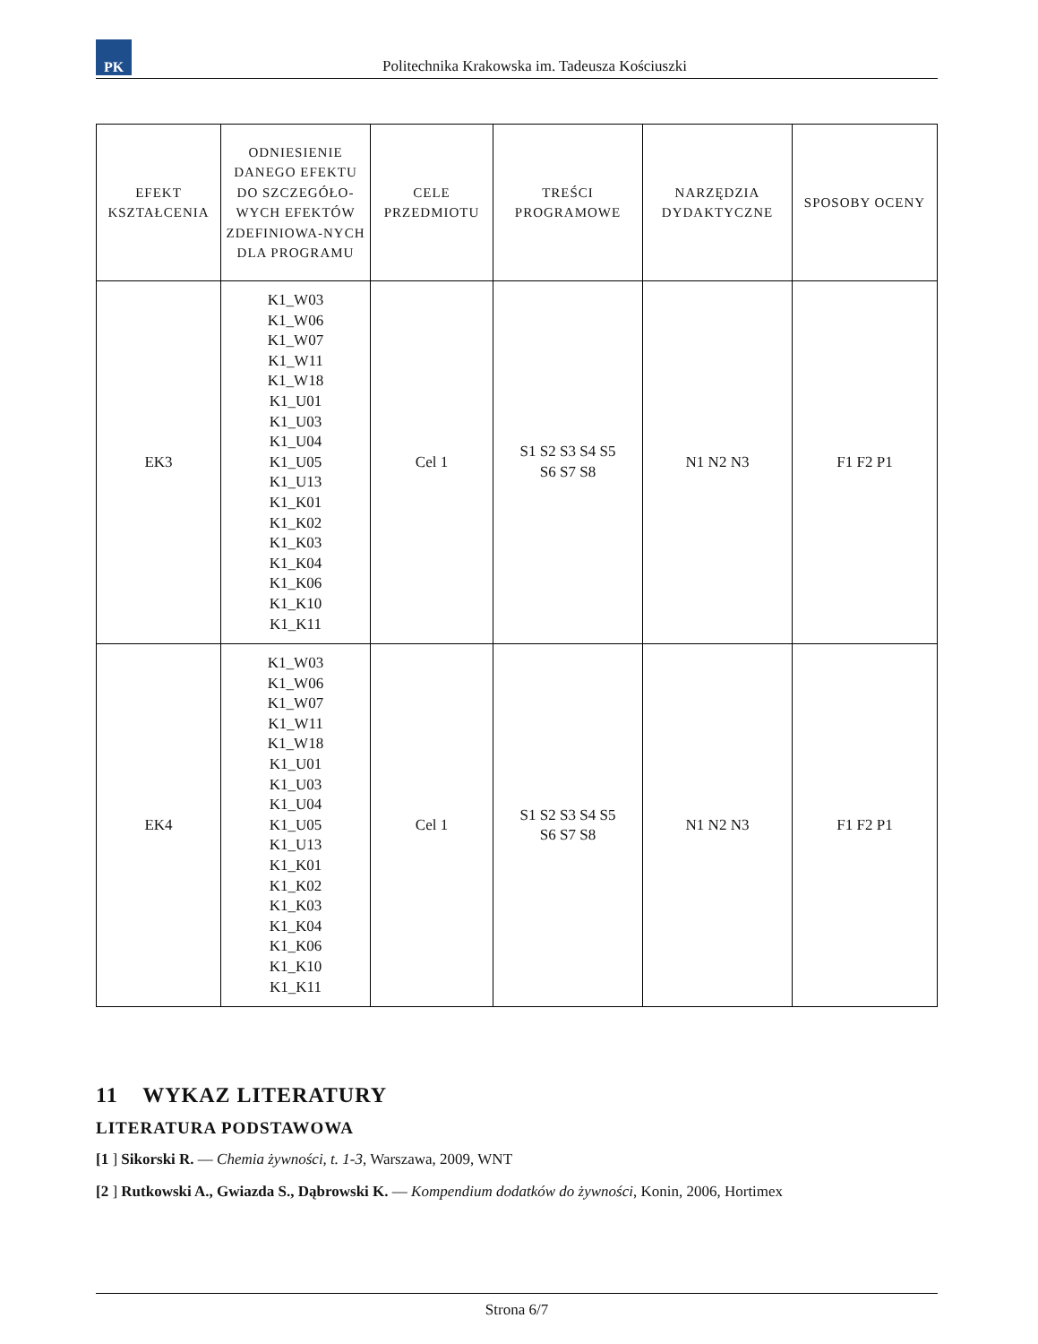PK
Politechnika Krakowska im. Tadeusza Kościuszki
| EFEKT KSZTAŁCENIA | ODNIESIENIE DANEGO EFEKTU DO SZCZEGÓŁO-WYCH EFEKTÓW ZDEFINIOWA-NYCH DLA PROGRAMU | CELE PRZEDMIOTU | TREŚCI PROGRAMOWE | NARZĘDZIA DYDAKTYCZNE | SPOSOBY OCENY |
| --- | --- | --- | --- | --- | --- |
| EK3 | K1_W03 K1_W06 K1_W07 K1_W11 K1_W18 K1_U01 K1_U03 K1_U04 K1_U05 K1_U13 K1_K01 K1_K02 K1_K03 K1_K04 K1_K06 K1_K10 K1_K11 | Cel 1 | S1 S2 S3 S4 S5 S6 S7 S8 | N1 N2 N3 | F1 F2 P1 |
| EK4 | K1_W03 K1_W06 K1_W07 K1_W11 K1_W18 K1_U01 K1_U03 K1_U04 K1_U05 K1_U13 K1_K01 K1_K02 K1_K03 K1_K04 K1_K06 K1_K10 K1_K11 | Cel 1 | S1 S2 S3 S4 S5 S6 S7 S8 | N1 N2 N3 | F1 F2 P1 |
11 WYKAZ LITERATURY
LITERATURA PODSTAWOWA
[1 ] Sikorski R. — Chemia żywności, t. 1-3, Warszawa, 2009, WNT
[2 ] Rutkowski A., Gwiazda S., Dąbrowski K. — Kompendium dodatków do żywności, Konin, 2006, Hortimex
Strona 6/7